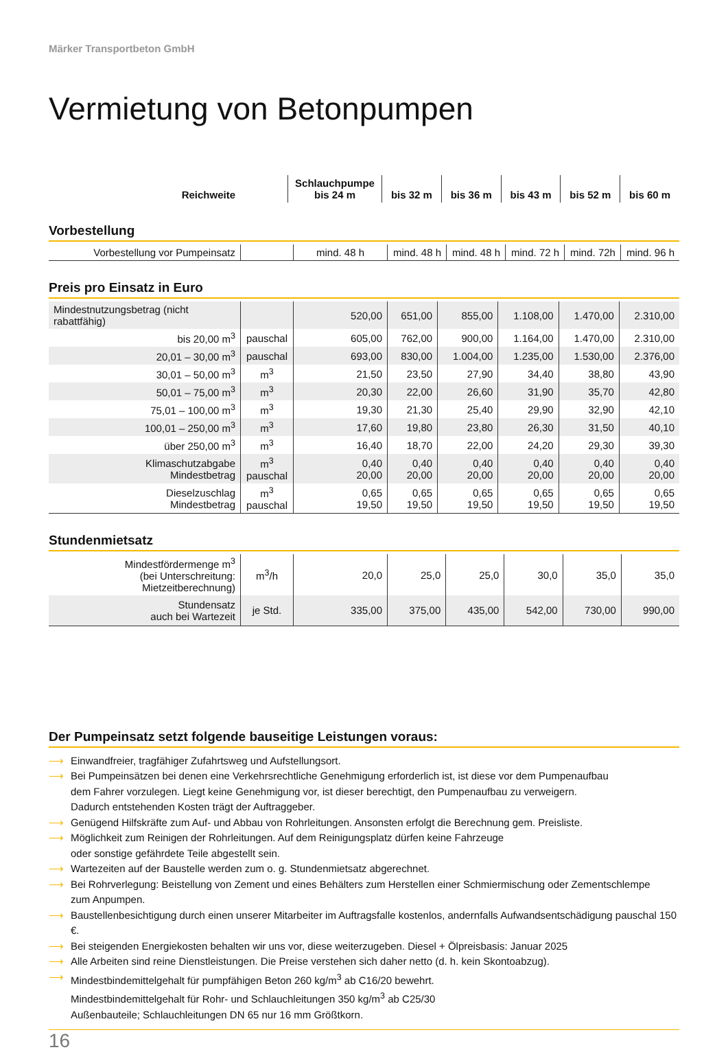Märker Transportbeton GmbH
Vermietung von Betonpumpen
| Reichweite | | Schlauchpumpe bis 24 m | bis 32 m | bis 36 m | bis 43 m | bis 52 m | bis 60 m |
| --- | --- | --- | --- | --- | --- | --- | --- |
Vorbestellung
| Vorbestellung vor Pumpeinsatz | | mind. 48 h | mind. 48 h | mind. 48 h | mind. 72 h | mind. 72h | mind. 96 h |
Preis pro Einsatz in Euro
| Mindestnutzungsbetrag (nicht rabattfähig) | | 520,00 | 651,00 | 855,00 | 1.108,00 | 1.470,00 | 2.310,00 |
| bis 20,00 m<sup>3</sup> | pauschal | 605,00 | 762,00 | 900,00 | 1.164,00 | 1.470,00 | 2.310,00 |
| 20,01 – 30,00 m<sup>3</sup> | pauschal | 693,00 | 830,00 | 1.004,00 | 1.235,00 | 1.530,00 | 2.376,00 |
| 30,01 – 50,00 m<sup>3</sup> | m<sup>3</sup> | 21,50 | 23,50 | 27,90 | 34,40 | 38,80 | 43,90 |
| 50,01 – 75,00 m<sup>3</sup> | m<sup>3</sup> | 20,30 | 22,00 | 26,60 | 31,90 | 35,70 | 42,80 |
| 75,01 – 100,00 m<sup>3</sup> | m<sup>3</sup> | 19,30 | 21,30 | 25,40 | 29,90 | 32,90 | 42,10 |
| 100,01 – 250,00 m<sup>3</sup> | m<sup>3</sup> | 17,60 | 19,80 | 23,80 | 26,30 | 31,50 | 40,10 |
| über 250,00 m<sup>3</sup> | m<sup>3</sup> | 16,40 | 18,70 | 22,00 | 24,20 | 29,30 | 39,30 |
| Klimaschutzabgabe Mindestbetrag | m<sup>3</sup> pauschal | 0,40 20,00 | 0,40 20,00 | 0,40 20,00 | 0,40 20,00 | 0,40 20,00 | 0,40 20,00 |
| Dieselzuschlag Mindestbetrag | m<sup>3</sup> pauschal | 0,65 19,50 | 0,65 19,50 | 0,65 19,50 | 0,65 19,50 | 0,65 19,50 | 0,65 19,50 |
Stundenmietsatz
| Mindestfördermenge m<sup>3</sup> (bei Unterschreitung: Mietzeitberechnung) | m<sup>3</sup>/h | 20,0 | 25,0 | 25,0 | 30,0 | 35,0 | 35,0 |
| Stundensatz auch bei Wartezeit | je Std. | 335,00 | 375,00 | 435,00 | 542,00 | 730,00 | 990,00 |
Der Pumpeinsatz setzt folgende bauseitige Leistungen voraus:
⟶ Einwandfreier, tragfähiger Zufahrtsweg und Aufstellungsort.
⟶ Bei Pumpeinsätzen bei denen eine Verkehrsrechtliche Genehmigung erforderlich ist, ist diese vor dem Pumpenaufbau
dem Fahrer vorzulegen. Liegt keine Genehmigung vor, ist dieser berechtigt, den Pumpenaufbau zu verweigern.
Dadurch entstehenden Kosten trägt der Auftraggeber.
⟶ Genügend Hilfskräfte zum Auf- und Abbau von Rohrleitungen. Ansonsten erfolgt die Berechnung gem. Preisliste.
⟶ Möglichkeit zum Reinigen der Rohrleitungen. Auf dem Reinigungsplatz dürfen keine Fahrzeuge
oder sonstige gefährdete Teile abgestellt sein.
⟶ Wartezeiten auf der Baustelle werden zum o. g. Stundenmietsatz abgerechnet.
⟶ Bei Rohrverlegung: Beistellung von Zement und eines Behälters zum Herstellen einer Schmiermischung oder Zementschlempe
zum Anpumpen.
⟶ Baustellenbesichtigung durch einen unserer Mitarbeiter im Auftragsfalle kostenlos, andernfalls Aufwandsentschädigung pauschal 150 €.
⟶ Bei steigenden Energiekosten behalten wir uns vor, diese weiterzugeben. Diesel + Ölpreisbasis: Januar 2025
⟶ Alle Arbeiten sind reine Dienstleistungen. Die Preise verstehen sich daher netto (d. h. kein Skontoabzug).
⟶ Mindestbindemittelgehalt für pumpfähigen Beton 260 kg/m<sup>3</sup> ab C16/20 bewehrt.
Mindestbindemittelgehalt für Rohr- und Schlauchleitungen 350 kg/m<sup>3</sup> ab C25/30
Außenbauteile; Schlauchleitungen DN 65 nur 16 mm Größtkorn.
16